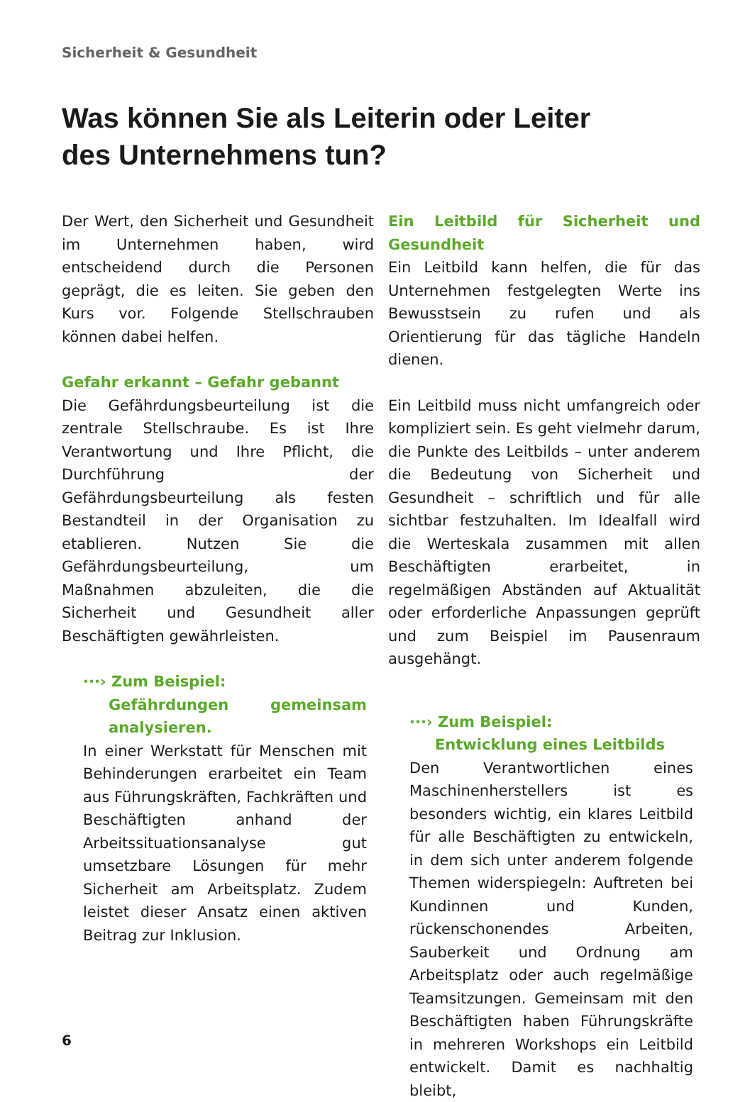Sicherheit & Gesundheit
Was können Sie als Leiterin oder Leiter
des Unternehmens tun?
Der Wert, den Sicherheit und Gesundheit im Unternehmen haben, wird entscheidend durch die Personen geprägt, die es leiten. Sie geben den Kurs vor. Folgende Stellschrauben können dabei helfen.
Gefahr erkannt – Gefahr gebannt
Die Gefährdungsbeurteilung ist die zentrale Stellschraube. Es ist Ihre Verantwortung und Ihre Pflicht, die Durchführung der Gefährdungsbeurteilung als festen Bestandteil in der Organisation zu etablieren. Nutzen Sie die Gefährdungsbeurteilung, um Maßnahmen abzuleiten, die die Sicherheit und Gesundheit aller Beschäftigten gewährleisten.
···› Zum Beispiel:
Gefährdungen gemeinsam analysieren.
In einer Werkstatt für Menschen mit Behinderungen erarbeitet ein Team aus Führungskräften, Fachkräften und Beschäftigten anhand der Arbeitssituationsanalyse gut umsetzbare Lösungen für mehr Sicherheit am Arbeitsplatz. Zudem leistet dieser Ansatz einen aktiven Beitrag zur Inklusion.
Ein Leitbild für Sicherheit und Gesundheit
Ein Leitbild kann helfen, die für das Unternehmen festgelegten Werte ins Bewusstsein zu rufen und als Orientierung für das tägliche Handeln dienen.
Ein Leitbild muss nicht umfangreich oder kompliziert sein. Es geht vielmehr darum, die Punkte des Leitbilds – unter anderem die Bedeutung von Sicherheit und Gesundheit – schriftlich und für alle sichtbar festzuhalten. Im Idealfall wird die Werteskala zusammen mit allen Beschäftigten erarbeitet, in regelmäßigen Abständen auf Aktualität oder erforderliche Anpassungen geprüft und zum Beispiel im Pausenraum ausgehängt.
···› Zum Beispiel:
Entwicklung eines Leitbilds
Den Verantwortlichen eines Maschinenherstellers ist es besonders wichtig, ein klares Leitbild für alle Beschäftigten zu entwickeln, in dem sich unter anderem folgende Themen widerspiegeln: Auftreten bei Kundinnen und Kunden, rückenschonendes Arbeiten, Sauberkeit und Ordnung am Arbeitsplatz oder auch regelmäßige Teamsitzungen. Gemeinsam mit den Beschäftigten haben Führungskräfte in mehreren Workshops ein Leitbild entwickelt. Damit es nachhaltig bleibt,
6